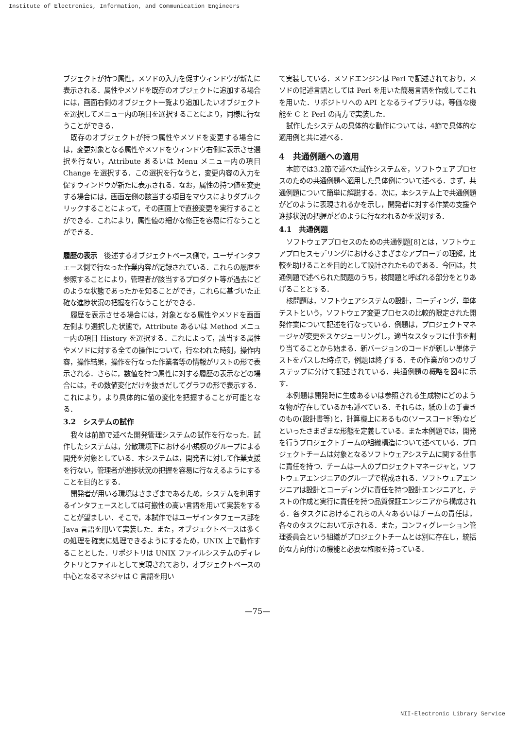Institute of Electronics, Information, and Communication Engineers
ブジェクトが持つ属性，メソドの入力を促すウィンドウが新たに表示される．属性やメソドを既存のオブジェクトに追加する場合には，画面右側のオブジェクト一覧より追加したいオブジェクトを選択してメニュー内の項目を選択することにより，同様に行なうことができる．
既存のオブジェクトが持つ属性やメソドを変更する場合には，変更対象となる属性やメソドをウィンドウ右側に表示させ選択を行ない，Attribute あるいは Menu メニュー内の項目 Change を選択する．この選択を行なうと，変更内容の入力を促すウィンドウが新たに表示される．なお，属性の持つ値を変更する場合には，画面左側の該当する項目をマウスによりダブルクリックすることによって，その画面上で直接変更を実行することができる．これにより，属性値の細かな修正を容易に行なうことができる．
履歴の表示　後述するオブジェクトベース側で，ユーザインタフェース側で行なった作業内容が記録されている．これらの履歴を参照することにより，管理者が該当するプロダクト等が過去にどのような状態であったかを知ることができ，これらに基づいた正確な進捗状況の把握を行なうことができる．
履歴を表示させる場合には，対象となる属性やメソドを画面左側より選択した状態で，Attribute あるいは Method メニュー内の項目 History を選択する．これによって，該当する属性やメソドに対する全ての操作について，行なわれた時刻，操作内容，操作結果，操作を行なった作業者等の情報がリストの形で表示される．さらに，数値を持つ属性に対する履歴の表示などの場合には，その数値変化だけを抜きだしてグラフの形で表示する．これにより，より具体的に値の変化を把握することが可能となる．
3.2　システムの試作
我々は前節で述べた開発管理システムの試作を行なった．試作したシステムは，分散環境下における小規模のグループによる開発を対象としている．本システムは，開発者に対して作業支援を行ない，管理者が進捗状況の把握を容易に行なえるようにすることを目的とする．
開発者が用いる環境はさまざまであるため，システムを利用するインタフェースとしては可搬性の高い言語を用いて実装をすることが望ましい．そこで，本試作ではユーザインタフェース部を Java 言語を用いて実装した．また，オブジェクトベースは多くの処理を確実に処理できるようにするため，UNIX 上で動作することとした．リポジトリは UNIX ファイルシステムのディレクトリとファイルとして実現されており，オブジェクトベースの中心となるマネジャは C 言語を用い
て実装している．メソドエンジンは Perl で記述されており，メソドの記述言語としては Perl を用いた簡易言語を作成してこれを用いた．リポジトリへの API となるライブラリは，等価な機能を C と Perl の両方で実装した．
試作したシステムの具体的な動作については，4節で具体的な適用例と共に述べる．
4　共通例題への適用
本節では3.2節で述べた試作システムを，ソフトウェアプロセスのための共通例題へ適用した具体例について述べる．まず，共通例題について簡単に解説する．次に，本システム上で共通例題がどのように表現されるかを示し，開発者に対する作業の支援や進捗状況の把握がどのように行なわれるかを説明する．
4.1　共通例題
ソフトウェアプロセスのための共通例題[8]とは，ソフトウェアプロセスモデリングにおけるさまざまなアプローチの理解，比較を助けることを目的として設計されたものである．今回は，共通例題で述べられた問題のうち，核問題と呼ばれる部分をとりあげることとする．
核問題は，ソフトウェアシステムの設計，コーディング，単体テストという，ソフトウェア変更プロセスの比較的限定された開発作業について記述を行なっている．例題は，プロジェクトマネージャが変更をスケジューリングし，適当なスタッフに仕事を割り当てることから始まる．新バージョンのコードが新しい単体テストをパスした時点で，例題は終了する．その作業が8つのサブステップに分けて記述されている．共通例題の概略を図4に示す．
本例題は開発時に生成あるいは参照される生成物にどのような物が存在しているかも述べている．それらは，紙の上の手書きのもの(設計書等)と，計算機上にあるもの(ソースコード等)などといったさまざまな形態を定義している．また本例題では，開発を行うプロジェクトチームの組織構造について述べている．プロジェクトチームは対象となるソフトウェアシステムに関する仕事に責任を持つ．チームは一人のプロジェクトマネージャと，ソフトウェアエンジニアのグループで構成される．ソフトウェアエンジニアは設計とコーディングに責任を持つ設計エンジニアと，テストの作成と実行に責任を持つ品質保証エンジニアから構成される．各タスクにおけるこれらの人々あるいはチームの責任は，各々のタスクにおいて示される．また，コンフィグレーション管理委員会という組織がプロジェクトチームとは別に存在し，統括的な方向付けの機能と必要な権限を持っている．
—75—
NII-Electronic Library Service